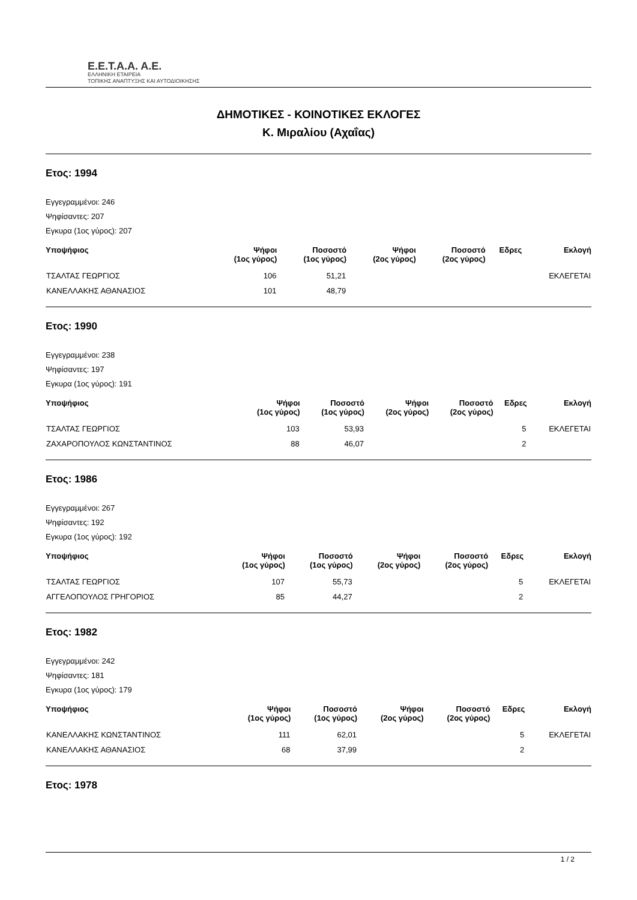Ε.Ε.Τ.Α.Α. Α.Ε.
ΕΛΛΗΝΙΚΗ ΕΤΑΙΡΕΙΑ
ΤΟΠΙΚΗΣ ΑΝΑΠΤΥΞΗΣ ΚΑΙ ΑΥΤΟΔΙΟΙΚΗΣΗΣ
ΔΗΜΟΤΙΚΕΣ - ΚΟΙΝΟΤΙΚΕΣ ΕΚΛΟΓΕΣ
Κ. Μιραλίου (Αχαΐας)
Ετος: 1994
Εγγεγραμμένοι: 246
Ψηφίσαντες: 207
Εγκυρα (1ος γύρος): 207
| Υποψήφιος | Ψήφοι (1ος γύρος) | Ποσοστό (1ος γύρος) | Ψήφοι (2ος γύρος) | Ποσοστό (2ος γύρος) | Εδρες | Εκλογή |
| --- | --- | --- | --- | --- | --- | --- |
| ΤΣΑΛΤΑΣ ΓΕΩΡΓΙΟΣ | 106 | 51,21 | | | | ΕΚΛΕΓΕΤΑΙ |
| ΚΑΝΕΛΛΑΚΗΣ ΑΘΑΝΑΣΙΟΣ | 101 | 48,79 | | | | |
Ετος: 1990
Εγγεγραμμένοι: 238
Ψηφίσαντες: 197
Εγκυρα (1ος γύρος): 191
| Υποψήφιος | Ψήφοι (1ος γύρος) | Ποσοστό (1ος γύρος) | Ψήφοι (2ος γύρος) | Ποσοστό (2ος γύρος) | Εδρες | Εκλογή |
| --- | --- | --- | --- | --- | --- | --- |
| ΤΣΑΛΤΑΣ ΓΕΩΡΓΙΟΣ | 103 | 53,93 | | | 5 | ΕΚΛΕΓΕΤΑΙ |
| ΖΑΧΑΡΟΠΟΥΛΟΣ ΚΩΝΣΤΑΝΤΙΝΟΣ | 88 | 46,07 | | | 2 | |
Ετος: 1986
Εγγεγραμμένοι: 267
Ψηφίσαντες: 192
Εγκυρα (1ος γύρος): 192
| Υποψήφιος | Ψήφοι (1ος γύρος) | Ποσοστό (1ος γύρος) | Ψήφοι (2ος γύρος) | Ποσοστό (2ος γύρος) | Εδρες | Εκλογή |
| --- | --- | --- | --- | --- | --- | --- |
| ΤΣΑΛΤΑΣ ΓΕΩΡΓΙΟΣ | 107 | 55,73 | | | 5 | ΕΚΛΕΓΕΤΑΙ |
| ΑΓΓΕΛΟΠΟΥΛΟΣ ΓΡΗΓΟΡΙΟΣ | 85 | 44,27 | | | 2 | |
Ετος: 1982
Εγγεγραμμένοι: 242
Ψηφίσαντες: 181
Εγκυρα (1ος γύρος): 179
| Υποψήφιος | Ψήφοι (1ος γύρος) | Ποσοστό (1ος γύρος) | Ψήφοι (2ος γύρος) | Ποσοστό (2ος γύρος) | Εδρες | Εκλογή |
| --- | --- | --- | --- | --- | --- | --- |
| ΚΑΝΕΛΛΑΚΗΣ ΚΩΝΣΤΑΝΤΙΝΟΣ | 111 | 62,01 | | | 5 | ΕΚΛΕΓΕΤΑΙ |
| ΚΑΝΕΛΛΑΚΗΣ ΑΘΑΝΑΣΙΟΣ | 68 | 37,99 | | | 2 | |
Ετος: 1978
1 / 2